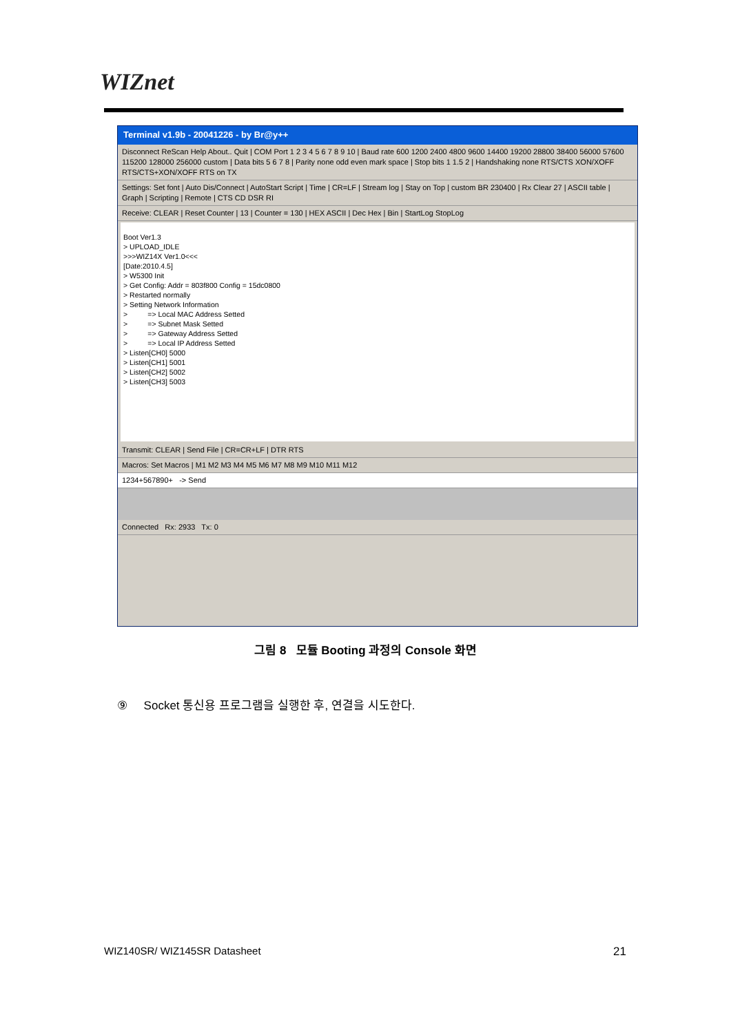WIZnet
Terminal v1.9b - 20041226 - by Br@y++
Disconnect ReScan Help About.. Quit | COM Port 1 2 3 4 5 6 7 8 9 10 | Baud rate 600 1200 2400 4800 9600 14400 19200 28800 38400 56000 57600 115200 128000 256000 custom | Data bits 5 6 7 8 | Parity none odd even mark space | Stop bits 1 1.5 2 | Handshaking none RTS/CTS XON/XOFF RTS/CTS+XON/XOFF RTS on TX
Settings: Set font | Auto Dis/Connect | AutoStart Script | Time | CR=LF | Stream log | Stay on Top | custom BR 230400 | Rx Clear 27 | ASCII table | Graph | Scripting | Remote | CTS CD DSR RI
Receive: CLEAR | Reset Counter | 13 | Counter = 130 | HEX ASCII | Dec Hex | Bin | StartLog StopLog
Boot Ver1.3 > UPLOAD_IDLE >>>WIZ14X Ver1.0<<< [Date:2010.4.5] > W5300 Init > Get Config: Addr = 803f800 Config = 15dc0800 > Restarted normally > Setting Network Information > => Local MAC Address Setted > => Subnet Mask Setted > => Gateway Address Setted > => Local IP Address Setted > Listen[CH0] 5000 > Listen[CH1] 5001 > Listen[CH2] 5002 > Listen[CH3] 5003
Transmit: CLEAR | Send File | CR=CR+LF | DTR RTS
Macros: Set Macros | M1 M2 M3 M4 M5 M6 M7 M8 M9 M10 M11 M12
1234+567890+ -> Send
Connected Rx: 2933 Tx: 0
그림 8 모듈 Booting 과정의 Console 화면
⑨ Socket 통신용 프로그램을 실행한 후, 연결을 시도한다.
WIZ140SR/ WIZ145SR Datasheet 21